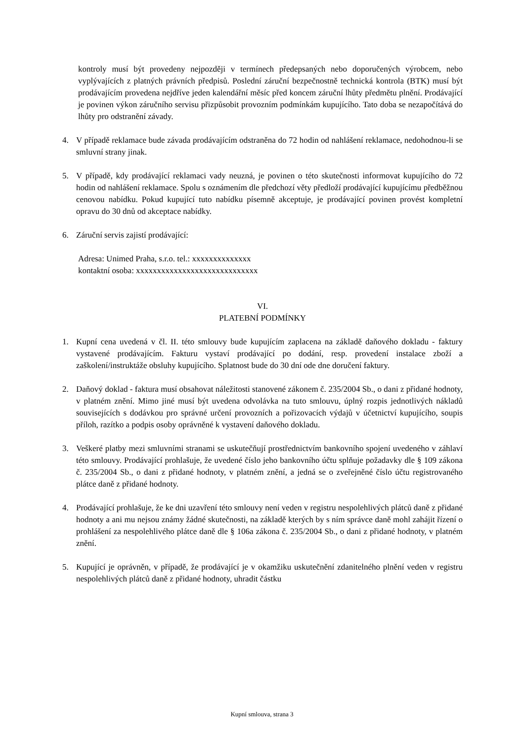kontroly musí být provedeny nejpozději v termínech předepsaných nebo doporučených výrobcem, nebo vyplývajících z platných právních předpisů. Poslední záruční bezpečnostně technická kontrola (BTK) musí být prodávajícím provedena nejdříve jeden kalendářní měsíc před koncem záruční lhůty předmětu plnění. Prodávající je povinen výkon záručního servisu přizpůsobit provozním podmínkám kupujícího. Tato doba se nezapočítává do lhůty pro odstranění závady.
4. V případě reklamace bude závada prodávajícím odstraněna do 72 hodin od nahlášení reklamace, nedohodnou-li se smluvní strany jinak.
5. V případě, kdy prodávající reklamaci vady neuzná, je povinen o této skutečnosti informovat kupujícího do 72 hodin od nahlášení reklamace. Spolu s oznámením dle předchozí věty předloží prodávající kupujícímu předběžnou cenovou nabídku. Pokud kupující tuto nabídku písemně akceptuje, je prodávající povinen provést kompletní opravu do 30 dnů od akceptace nabídky.
6. Záruční servis zajistí prodávající:
Adresa: Unimed Praha, s.r.o. tel.: xxxxxxxxxxxxxx
kontaktní osoba: xxxxxxxxxxxxxxxxxxxxxxxxxxxxx
VI.
PLATEBNÍ PODMÍNKY
1. Kupní cena uvedená v čl. II. této smlouvy bude kupujícím zaplacena na základě daňového dokladu - faktury vystavené prodávajícím. Fakturu vystaví prodávající po dodání, resp. provedení instalace zboží a zaškolení/instruktáže obsluhy kupujícího. Splatnost bude do 30 dní ode dne doručení faktury.
2. Daňový doklad - faktura musí obsahovat náležitosti stanovené zákonem č. 235/2004 Sb., o dani z přidané hodnoty, v platném znění. Mimo jiné musí být uvedena odvolávka na tuto smlouvu, úplný rozpis jednotlivých nákladů souvisejících s dodávkou pro správné určení provozních a pořizovacích výdajů v účetnictví kupujícího, soupis příloh, razítko a podpis osoby oprávněné k vystavení daňového dokladu.
3. Veškeré platby mezi smluvními stranami se uskutečňují prostřednictvím bankovního spojení uvedeného v záhlaví této smlouvy. Prodávající prohlašuje, že uvedené číslo jeho bankovního účtu splňuje požadavky dle § 109 zákona č. 235/2004 Sb., o dani z přidané hodnoty, v platném znění, a jedná se o zveřejněné číslo účtu registrovaného plátce daně z přidané hodnoty.
4. Prodávající prohlašuje, že ke dni uzavření této smlouvy není veden v registru nespolehlivých plátců daně z přidané hodnoty a ani mu nejsou známy žádné skutečnosti, na základě kterých by s ním správce daně mohl zahájit řízení o prohlášení za nespolehlivého plátce daně dle § 106a zákona č. 235/2004 Sb., o dani z přidané hodnoty, v platném znění.
5. Kupující je oprávněn, v případě, že prodávající je v okamžiku uskutečnění zdanitelného plnění veden v registru nespolehlivých plátců daně z přidané hodnoty, uhradit částku
Kupní smlouva, strana 3